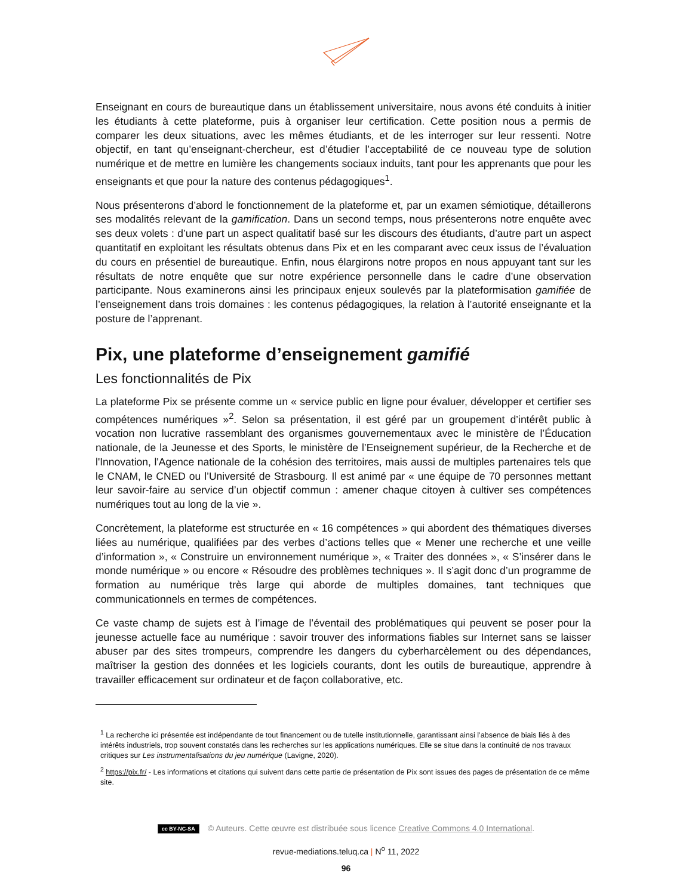Enseignant en cours de bureautique dans un établissement universitaire, nous avons été conduits à initier les étudiants à cette plateforme, puis à organiser leur certification. Cette position nous a permis de comparer les deux situations, avec les mêmes étudiants, et de les interroger sur leur ressenti. Notre objectif, en tant qu’enseignant-chercheur, est d’étudier l’acceptabilité de ce nouveau type de solution numérique et de mettre en lumière les changements sociaux induits, tant pour les apprenants que pour les enseignants et que pour la nature des contenus pédagogiques<sup>1</sup>.
Nous présenterons d’abord le fonctionnement de la plateforme et, par un examen sémiotique, détaillerons ses modalités relevant de la gamification. Dans un second temps, nous présenterons notre enquête avec ses deux volets : d’une part un aspect qualitatif basé sur les discours des étudiants, d’autre part un aspect quantitatif en exploitant les résultats obtenus dans Pix et en les comparant avec ceux issus de l’évaluation du cours en présentiel de bureautique. Enfin, nous élargirons notre propos en nous appuyant tant sur les résultats de notre enquête que sur notre expérience personnelle dans le cadre d’une observation participante. Nous examinerons ainsi les principaux enjeux soulevés par la plateformisation gamifiée de l’enseignement dans trois domaines : les contenus pédagogiques, la relation à l’autorité enseignante et la posture de l’apprenant.
Pix, une plateforme d’enseignement gamifié
Les fonctionnalités de Pix
La plateforme Pix se présente comme un « service public en ligne pour évaluer, développer et certifier ses compétences numériques »<sup>2</sup>. Selon sa présentation, il est géré par un groupement d’intérêt public à vocation non lucrative rassemblant des organismes gouvernementaux avec le ministère de l’Éducation nationale, de la Jeunesse et des Sports, le ministère de l’Enseignement supérieur, de la Recherche et de l'Innovation, l'Agence nationale de la cohésion des territoires, mais aussi de multiples partenaires tels que le CNAM, le CNED ou l’Université de Strasbourg. Il est animé par « une équipe de 70 personnes mettant leur savoir-faire au service d’un objectif commun : amener chaque citoyen à cultiver ses compétences numériques tout au long de la vie ».
Concrètement, la plateforme est structurée en « 16 compétences » qui abordent des thématiques diverses liées au numérique, qualifiées par des verbes d’actions telles que « Mener une recherche et une veille d’information », « Construire un environnement numérique », « Traiter des données », « S’insérer dans le monde numérique » ou encore « Résoudre des problèmes techniques ». Il s’agit donc d’un programme de formation au numérique très large qui aborde de multiples domaines, tant techniques que communicationnels en termes de compétences.
Ce vaste champ de sujets est à l’image de l’éventail des problématiques qui peuvent se poser pour la jeunesse actuelle face au numérique : savoir trouver des informations fiables sur Internet sans se laisser abuser par des sites trompeurs, comprendre les dangers du cyberharcèlement ou des dépendances, maîtriser la gestion des données et les logiciels courants, dont les outils de bureautique, apprendre à travailler efficacement sur ordinateur et de façon collaborative, etc.
<sup>1</sup> La recherche ici présentée est indépendante de tout financement ou de tutelle institutionnelle, garantissant ainsi l’absence de biais liés à des intérêts industriels, trop souvent constatés dans les recherches sur les applications numériques. Elle se situe dans la continuité de nos travaux critiques sur Les instrumentalisations du jeu numérique (Lavigne, 2020).
<sup>2</sup> https://pix.fr/ - Les informations et citations qui suivent dans cette partie de présentation de Pix sont issues des pages de présentation de ce même site.
cc BY-NC-SA © Auteurs. Cette œuvre est distribuée sous licence Creative Commons 4.0 International.
revue-mediations.teluq.ca | N<sup>o</sup> 11, 2022
96